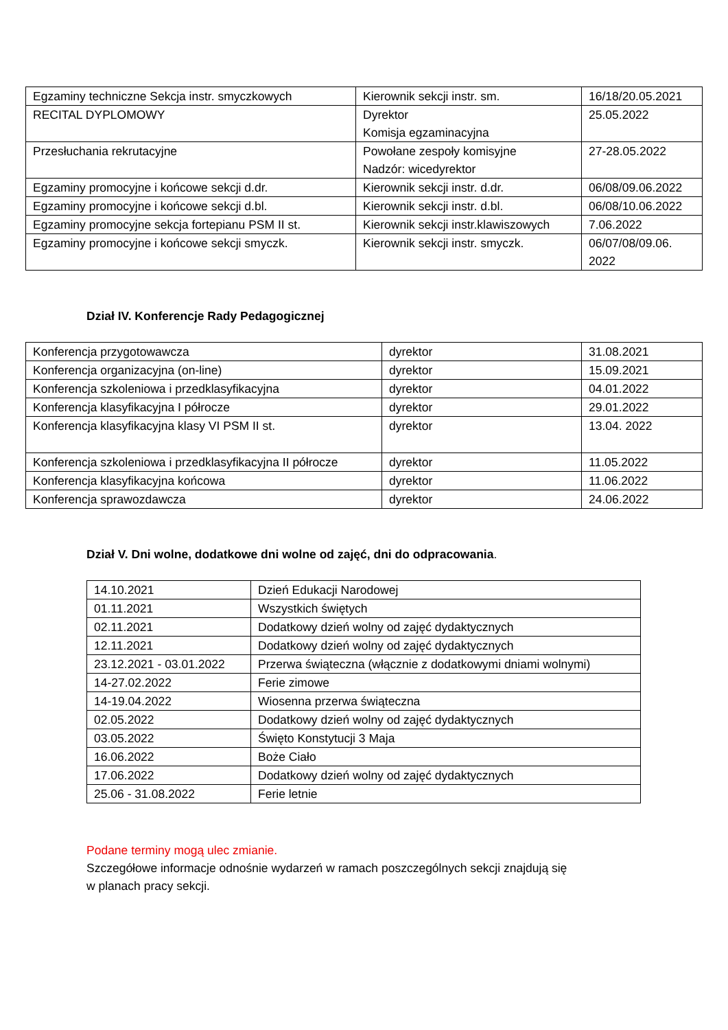| Egzaminy techniczne Sekcja instr. smyczkowych | Kierownik sekcji instr. sm. | 16/18/20.05.2021 |
| RECITAL DYPLOMOWY | Dyrektor Komisja egzaminacyjna | 25.05.2022 |
| Przesłuchania rekrutacyjne | Powołane zespoły komisyjne Nadzór: wicedyrektor | 27-28.05.2022 |
| Egzaminy promocyjne i końcowe sekcji d.dr. | Kierownik sekcji instr. d.dr. | 06/08/09.06.2022 |
| Egzaminy promocyjne i końcowe sekcji d.bl. | Kierownik sekcji instr. d.bl. | 06/08/10.06.2022 |
| Egzaminy promocyjne sekcja fortepianu PSM II st. | Kierownik sekcji instr.klawiszowych | 7.06.2022 |
| Egzaminy promocyjne i końcowe sekcji smyczk. | Kierownik sekcji instr. smyczk. | 06/07/08/09.06. 2022 |
Dział IV. Konferencje Rady Pedagogicznej
| Konferencja przygotowawcza | dyrektor | 31.08.2021 |
| Konferencja organizacyjna (on-line) | dyrektor | 15.09.2021 |
| Konferencja szkoleniowa i przedklasyfikacyjna | dyrektor | 04.01.2022 |
| Konferencja klasyfikacyjna I półrocze | dyrektor | 29.01.2022 |
| Konferencja klasyfikacyjna klasy VI PSM II st. | dyrektor | 13.04. 2022 |
| Konferencja szkoleniowa i przedklasyfikacyjna II półrocze | dyrektor | 11.05.2022 |
| Konferencja klasyfikacyjna końcowa | dyrektor | 11.06.2022 |
| Konferencja sprawozdawcza | dyrektor | 24.06.2022 |
Dział V. Dni wolne, dodatkowe dni wolne od zajęć, dni do odpracowania.
| 14.10.2021 | Dzień Edukacji Narodowej |
| 01.11.2021 | Wszystkich świętych |
| 02.11.2021 | Dodatkowy dzień wolny od zajęć dydaktycznych |
| 12.11.2021 | Dodatkowy dzień wolny od zajęć dydaktycznych |
| 23.12.2021 - 03.01.2022 | Przerwa świąteczna (włącznie z dodatkowymi dniami wolnymi) |
| 14-27.02.2022 | Ferie zimowe |
| 14-19.04.2022 | Wiosenna przerwa świąteczna |
| 02.05.2022 | Dodatkowy dzień wolny od zajęć dydaktycznych |
| 03.05.2022 | Święto Konstytucji 3 Maja |
| 16.06.2022 | Boże Ciało |
| 17.06.2022 | Dodatkowy dzień wolny od zajęć dydaktycznych |
| 25.06 - 31.08.2022 | Ferie letnie |
Podane terminy mogą ulec zmianie.
Szczegółowe informacje odnośnie wydarzeń w ramach poszczególnych sekcji znajdują się
w planach pracy sekcji.